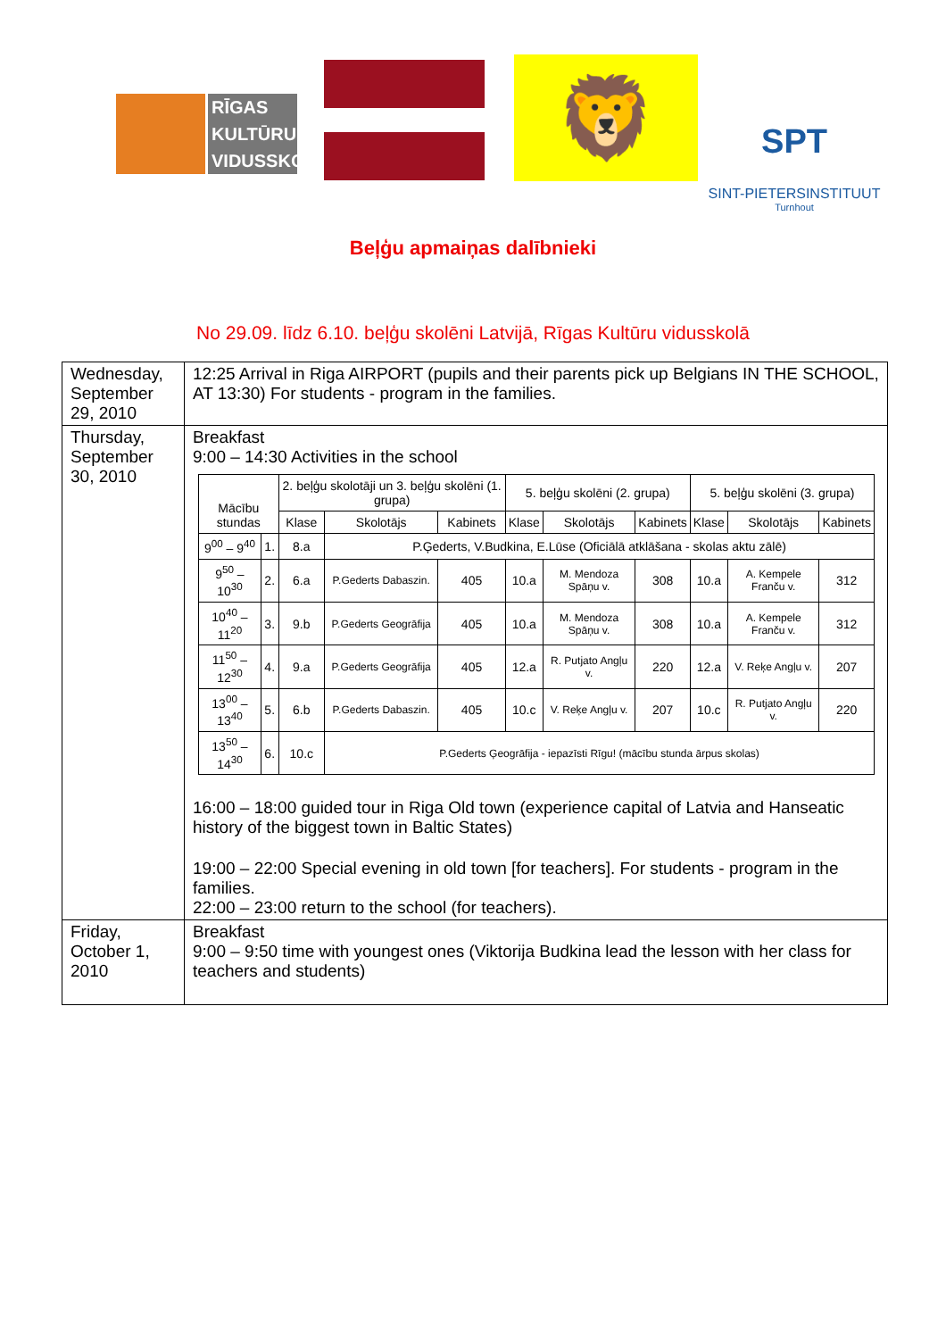RĪGAS
KULTŪRU
VIDUSSKOLA
🦁
SPT
SINT-PIETERSINSTITUUT
Turnhout
Beļģu apmaiņas dalībnieki
No 29.09. līdz 6.10. beļģu skolēni Latvijā, Rīgas Kultūru vidusskolā
| Wednesday, September 29, 2010 | 12:25 Arrival in Riga AIRPORT (pupils and their parents pick up Belgians IN THE SCHOOL, AT 13:30) For students - program in the families. |
| Thursday, September 30, 2010 | Breakfast 9:00 – 14:30 Activities in the school / Mācību stundas / / 2. beļģu skolotāji un 3. beļģu skolēni (1. grupa) / / / 5. beļģu skolēni (2. grupa) / / / 5. beļģu skolēni (3. grupa) / / / / --- / --- / --- / --- / --- / --- / --- / --- / --- / --- / --- / / / / Klase / Skolotājs / Kabinets / Klase / Skolotājs / Kabinets / Klase / Skolotājs / Kabinets / / 9<sup>00</sup> – 9<sup>40</sup> / 1. / 8.a / P.Ģederts, V.Budkina, E.Lūse (Oficiālā atklāšana - skolas aktu zālē) / / / / / / / / / 9<sup>50</sup> – 10<sup>30</sup> / 2. / 6.a / P.Gederts Dabaszin. / 405 / 10.a / M. Mendoza Spāņu v. / 308 / 10.a / A. Kempele Franču v. / 312 / / 10<sup>40</sup> – 11<sup>20</sup> / 3. / 9.b / P.Gederts Geogrāfija / 405 / 10.a / M. Mendoza Spāņu v. / 308 / 10.a / A. Kempele Franču v. / 312 / / 11<sup>50</sup> – 12<sup>30</sup> / 4. / 9.a / P.Gederts Geogrāfija / 405 / 12.a / R. Putjato Angļu v. / 220 / 12.a / V. Reķe Angļu v. / 207 / / 13<sup>00</sup> – 13<sup>40</sup> / 5. / 6.b / P.Gederts Dabaszin. / 405 / 10.c / V. Reķe Angļu v. / 207 / 10.c / R. Putjato Angļu v. / 220 / / 13<sup>50</sup> – 14<sup>30</sup> / 6. / 10.c / P.Gederts Ģeogrāfija - iepazīsti Rīgu! (mācību stunda ārpus skolas) / / / / / / / / 16:00 – 18:00 guided tour in Riga Old town (experience capital of Latvia and Hanseatic history of the biggest town in Baltic States) 19:00 – 22:00 Special evening in old town [for teachers]. For students - program in the families. 22:00 – 23:00 return to the school (for teachers). |
| Friday, October 1, 2010 | Breakfast 9:00 – 9:50 time with youngest ones (Viktorija Budkina lead the lesson with her class for teachers and students) |